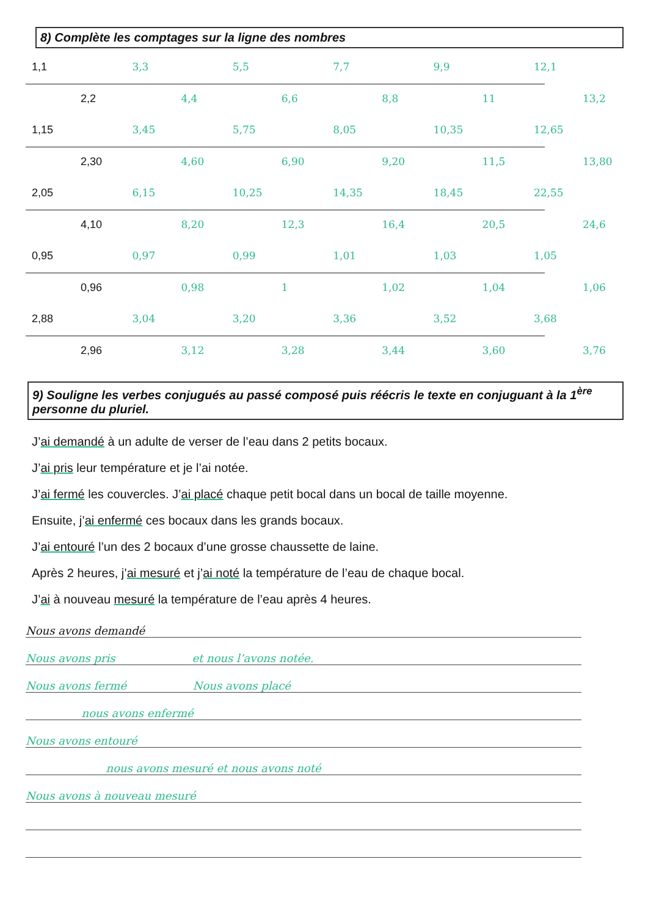8) Complète les comptages sur la ligne des nombres
1,1 3,3 5,5 7,7 9,9 12,1
2,2 4,4 6,6 8,8 11 13,2
1,15 3,45 5,75 8,05 10,35 12,65
2,30 4,60 6,90 9,20 11,5 13,80
2,05 6,15 10,25 14,35 18,45 22,55
4,10 8,20 12,3 16,4 20,5 24,6
0,95 0,97 0,99 1,01 1,03 1,05
0,96 0,98 1 1,02 1,04 1,06
2,88 3,04 3,20 3,36 3,52 3,68
2,96 3,12 3,28 3,44 3,60 3,76
9) Souligne les verbes conjugués au passé composé puis réécris le texte en conjuguant à la 1<sup>ère</sup> personne du pluriel.
J’ai demandé à un adulte de verser de l’eau dans 2 petits bocaux.
J’ai pris leur température et je l’ai notée.
J’ai fermé les couvercles. J’ai placé chaque petit bocal dans un bocal de taille moyenne.
Ensuite, j’ai enfermé ces bocaux dans les grands bocaux.
J’ai entouré l’un des 2 bocaux d’une grosse chaussette de laine.
Après 2 heures, j’ai mesuré et j’ai noté la température de l’eau de chaque bocal.
J’ai à nouveau mesuré la température de l’eau après 4 heures.
Nous avons demandé
Nous avons pris et nous l’avons notée.
Nous avons fermé Nous avons placé
nous avons enfermé
Nous avons entouré
nous avons mesuré et nous avons noté
Nous avons à nouveau mesuré